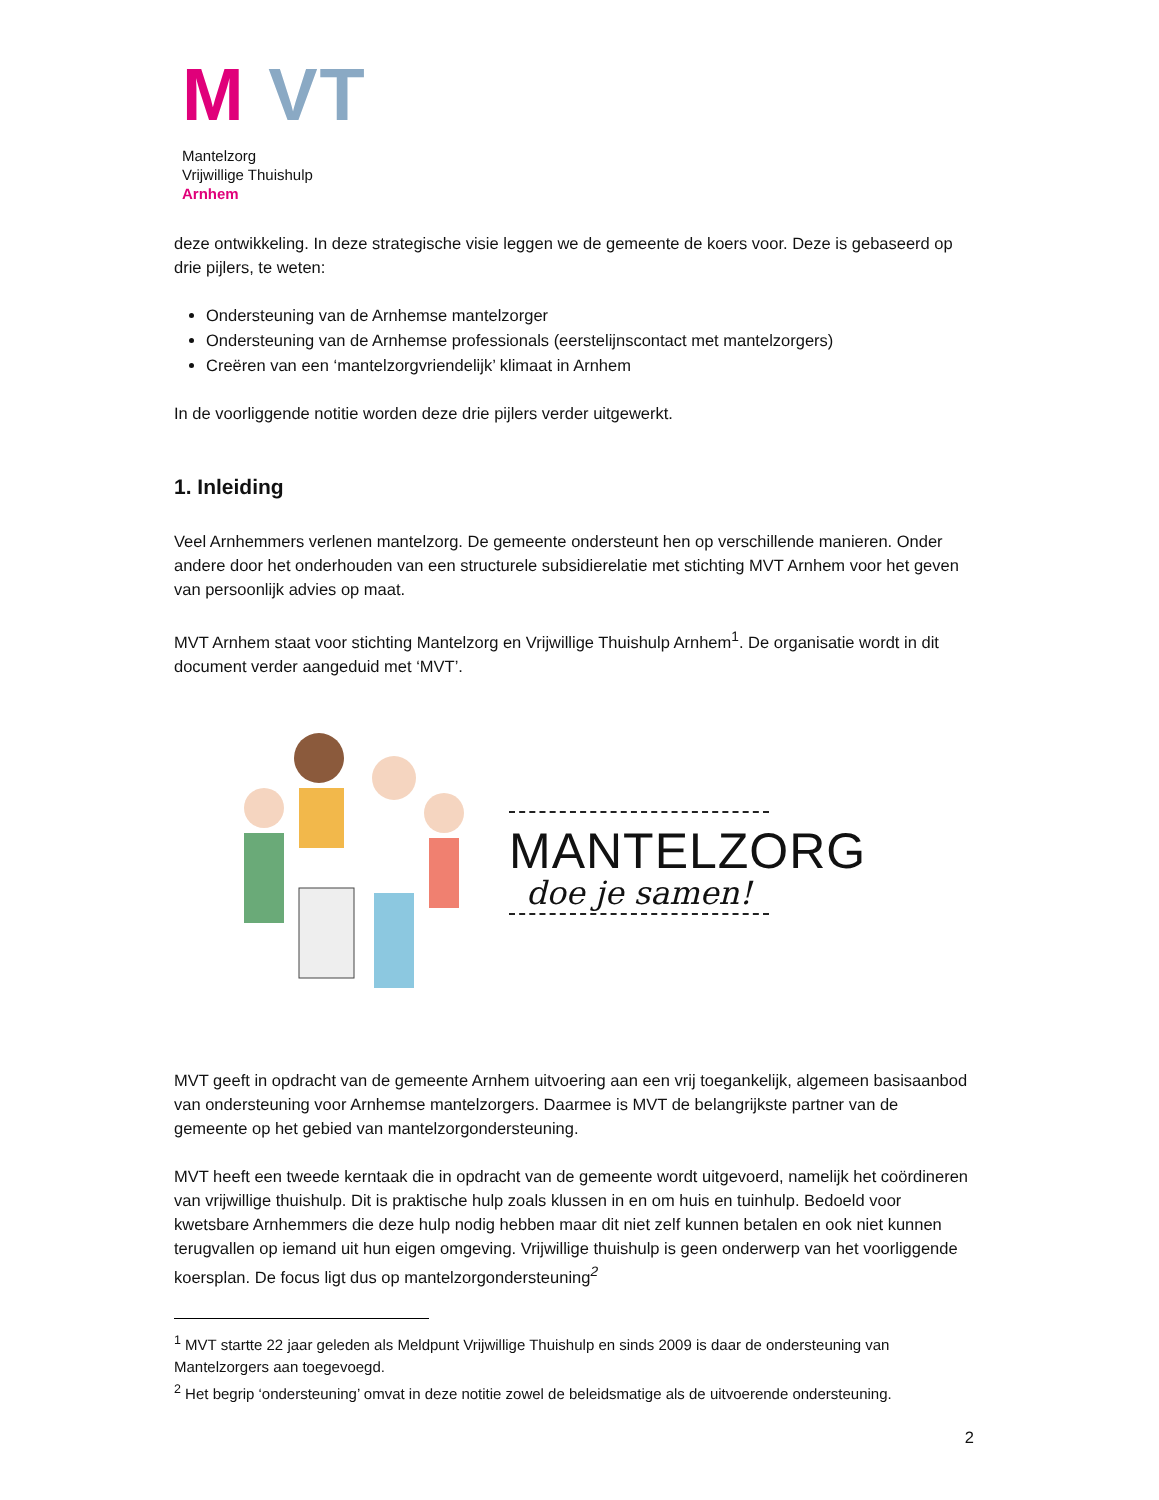M VT
Mantelzorg
Vrijwillige Thuishulp
Arnhem
deze ontwikkeling. In deze strategische visie leggen we de gemeente de koers voor. Deze is gebaseerd op drie pijlers, te weten:
Ondersteuning van de Arnhemse mantelzorger
Ondersteuning van de Arnhemse professionals (eerstelijnscontact met mantelzorgers)
Creëren van een ‘mantelzorgvriendelijk’ klimaat in Arnhem
In de voorliggende notitie worden deze drie pijlers verder uitgewerkt.
1. Inleiding
Veel Arnhemmers verlenen mantelzorg. De gemeente ondersteunt hen op verschillende manieren. Onder andere door het onderhouden van een structurele subsidierelatie met stichting MVT Arnhem voor het geven van persoonlijk advies op maat.
MVT Arnhem staat voor stichting Mantelzorg en Vrijwillige Thuishulp Arnhem<sup>1</sup>. De organisatie wordt in dit document verder aangeduid met ‘MVT’.
MANTELZORG
doe je samen!
MVT geeft in opdracht van de gemeente Arnhem uitvoering aan een vrij toegankelijk, algemeen basisaanbod van ondersteuning voor Arnhemse mantelzorgers. Daarmee is MVT de belangrijkste partner van de gemeente op het gebied van mantelzorgondersteuning.
MVT heeft een tweede kerntaak die in opdracht van de gemeente wordt uitgevoerd, namelijk het coördineren van vrijwillige thuishulp. Dit is praktische hulp zoals klussen in en om huis en tuinhulp. Bedoeld voor kwetsbare Arnhemmers die deze hulp nodig hebben maar dit niet zelf kunnen betalen en ook niet kunnen terugvallen op iemand uit hun eigen omgeving. Vrijwillige thuishulp is geen onderwerp van het voorliggende koersplan. De focus ligt dus op mantelzorgondersteuning<sup>2</sup>
<sup>1</sup> MVT startte 22 jaar geleden als Meldpunt Vrijwillige Thuishulp en sinds 2009 is daar de ondersteuning van Mantelzorgers aan toegevoegd.
<sup>2</sup> Het begrip ‘ondersteuning’ omvat in deze notitie zowel de beleidsmatige als de uitvoerende ondersteuning.
2